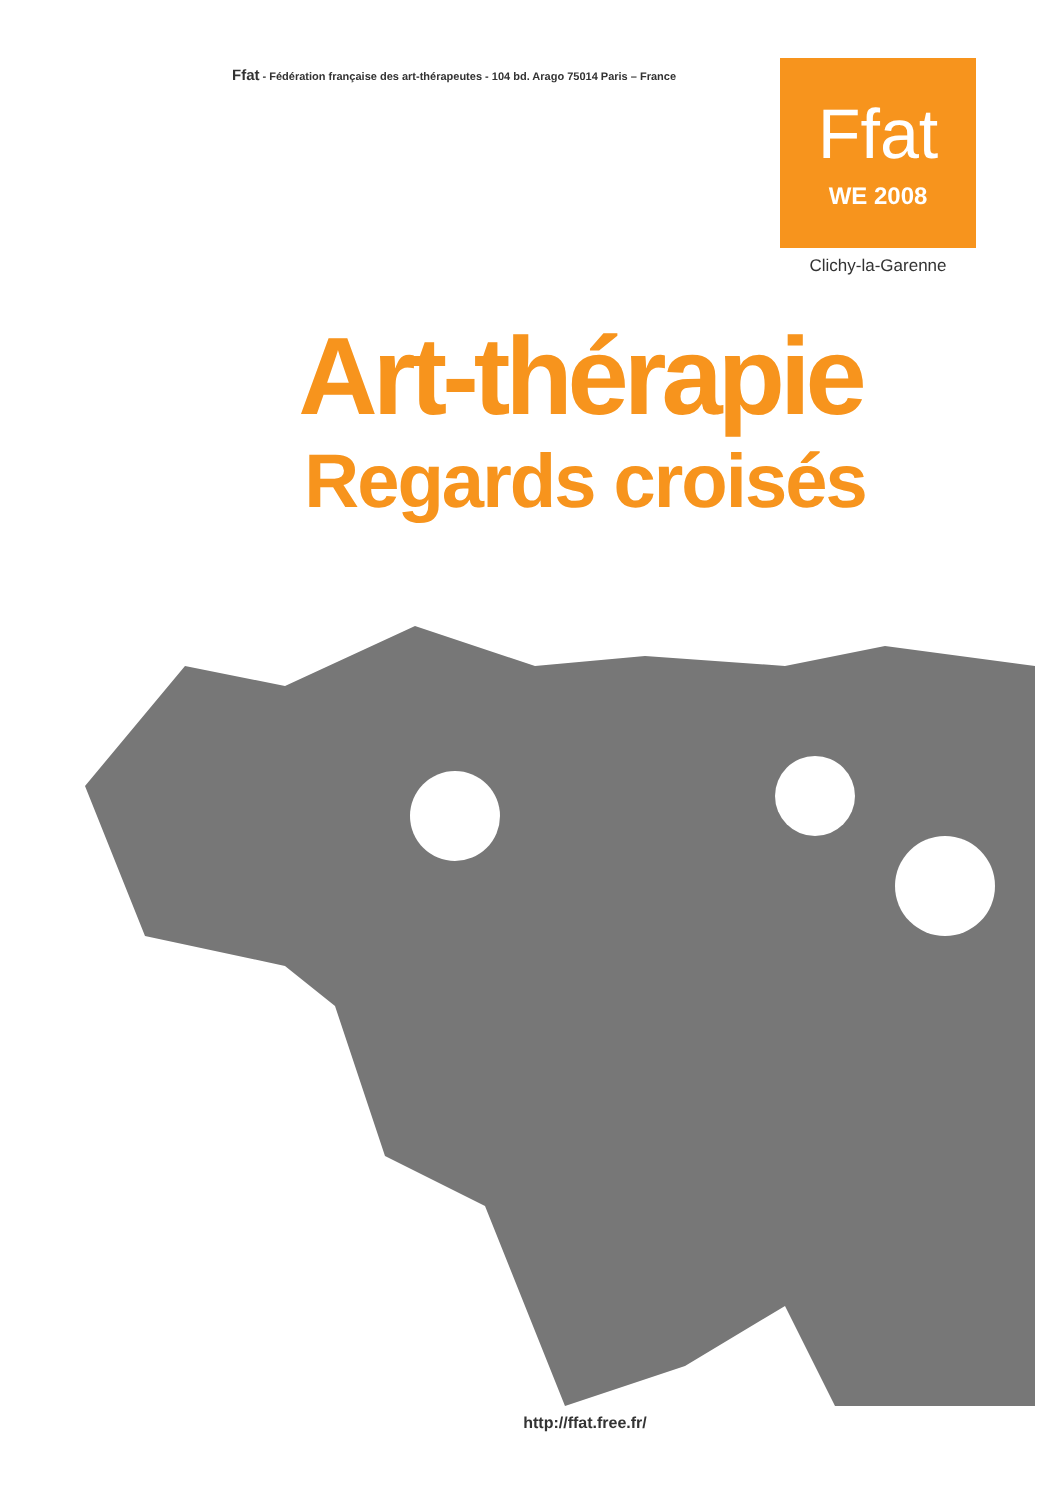Ffat - Fédération française des art-thérapeutes - 104 bd. Arago 75014 Paris – France
Ffat
WE 2008
Clichy-la-Garenne
Art-thérapie
Regards croisés
http://ffat.free.fr/